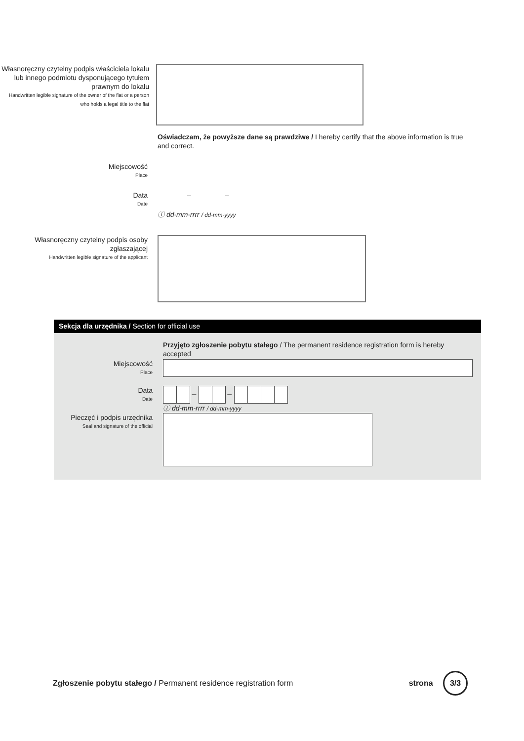Własnoręczny czytelny podpis właściciela lokalu lub innego podmiotu dysponującego tytułem prawnym do lokalu
Handwritten legible signature of the owner of the flat or a person who holds a legal title to the flat
Oświadczam, że powyższe dane są prawdziwe / I hereby certify that the above information is true and correct.
Miejscowość
Place
Data
Date
– –
ⓘ dd-mm-rrrr / dd-mm-yyyy
Własnoręczny czytelny podpis osoby zgłaszającej
Handwritten legible signature of the applicant
Sekcja dla urzędnika / Section for official use
Przyjęto zgłoszenie pobytu stałego / The permanent residence registration form is hereby accepted
Miejscowość
Place
Data
Date
– –
ⓘ dd-mm-rrrr / dd-mm-yyyy
Pieczęć i podpis urzędnika
Seal and signature of the official
Zgłoszenie pobytu stałego / Permanent residence registration form
strona 3/3